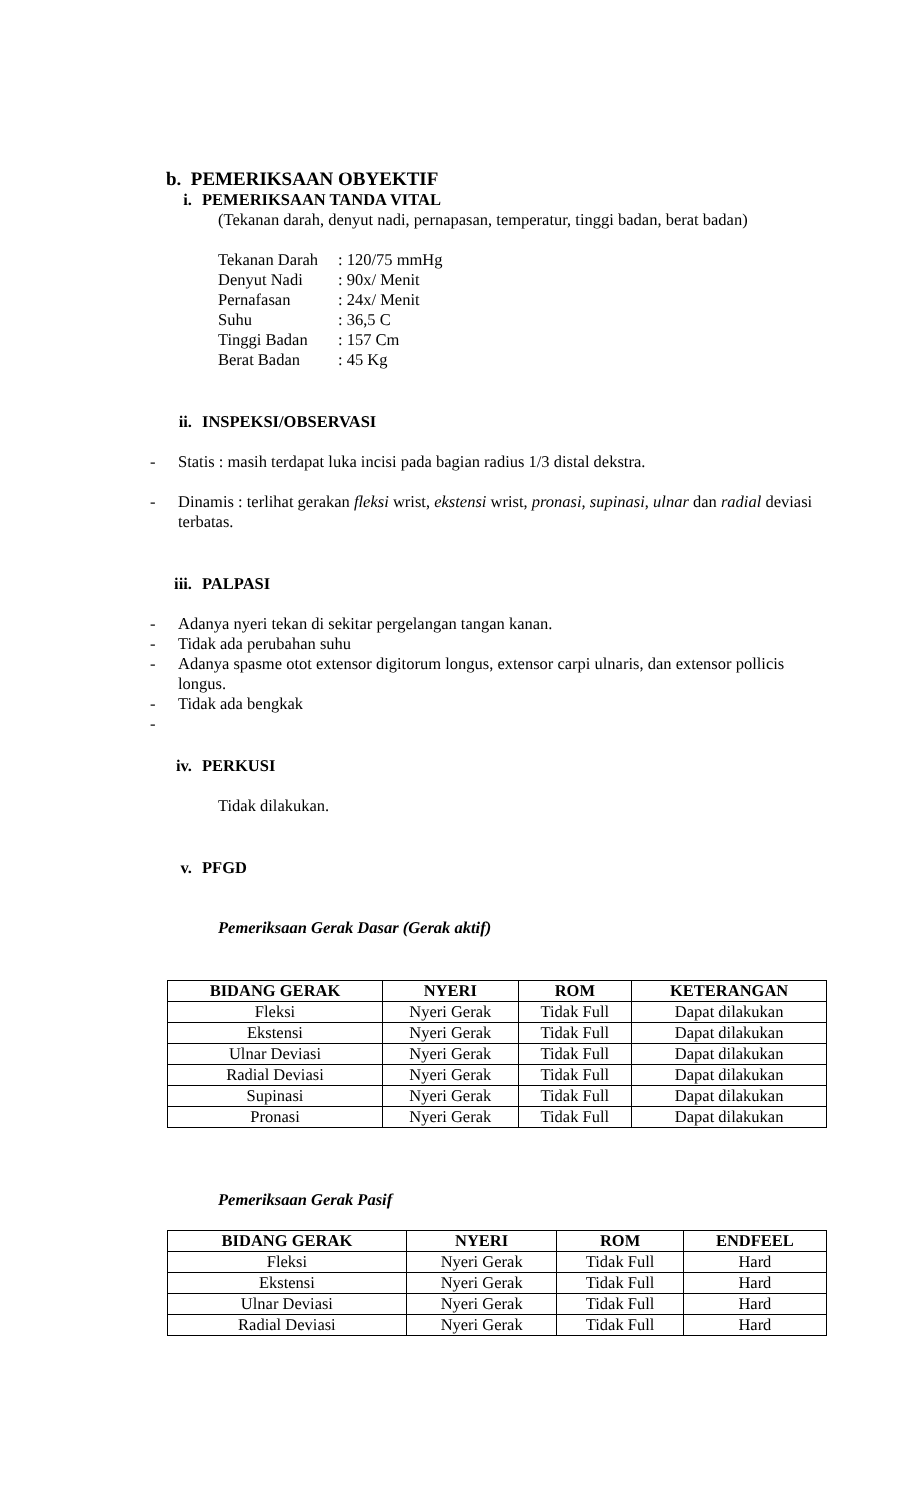b. PEMERIKSAAN OBYEKTIF
i. PEMERIKSAAN TANDA VITAL
(Tekanan darah, denyut nadi, pernapasan, temperatur, tinggi badan, berat badan)
Tekanan Darah : 120/75 mmHg
Denyut Nadi : 90x/ Menit
Pernafasan : 24x/ Menit
Suhu : 36,5 C
Tinggi Badan : 157 Cm
Berat Badan : 45 Kg
ii. INSPEKSI/OBSERVASI
- Statis : masih terdapat luka incisi pada bagian radius 1/3 distal dekstra.
- Dinamis : terlihat gerakan fleksi wrist, ekstensi wrist, pronasi, supinasi, ulnar dan radial deviasi terbatas.
iii. PALPASI
- Adanya nyeri tekan di sekitar pergelangan tangan kanan.
- Tidak ada perubahan suhu
- Adanya spasme otot extensor digitorum longus, extensor carpi ulnaris, dan extensor pollicis longus.
- Tidak ada bengkak
-
iv. PERKUSI
Tidak dilakukan.
v. PFGD
Pemeriksaan Gerak Dasar (Gerak aktif)
| BIDANG GERAK | NYERI | ROM | KETERANGAN |
| --- | --- | --- | --- |
| Fleksi | Nyeri Gerak | Tidak Full | Dapat dilakukan |
| Ekstensi | Nyeri Gerak | Tidak Full | Dapat dilakukan |
| Ulnar Deviasi | Nyeri Gerak | Tidak Full | Dapat dilakukan |
| Radial Deviasi | Nyeri Gerak | Tidak Full | Dapat dilakukan |
| Supinasi | Nyeri Gerak | Tidak Full | Dapat dilakukan |
| Pronasi | Nyeri Gerak | Tidak Full | Dapat dilakukan |
Pemeriksaan Gerak Pasif
| BIDANG GERAK | NYERI | ROM | ENDFEEL |
| --- | --- | --- | --- |
| Fleksi | Nyeri Gerak | Tidak Full | Hard |
| Ekstensi | Nyeri Gerak | Tidak Full | Hard |
| Ulnar Deviasi | Nyeri Gerak | Tidak Full | Hard |
| Radial Deviasi | Nyeri Gerak | Tidak Full | Hard |